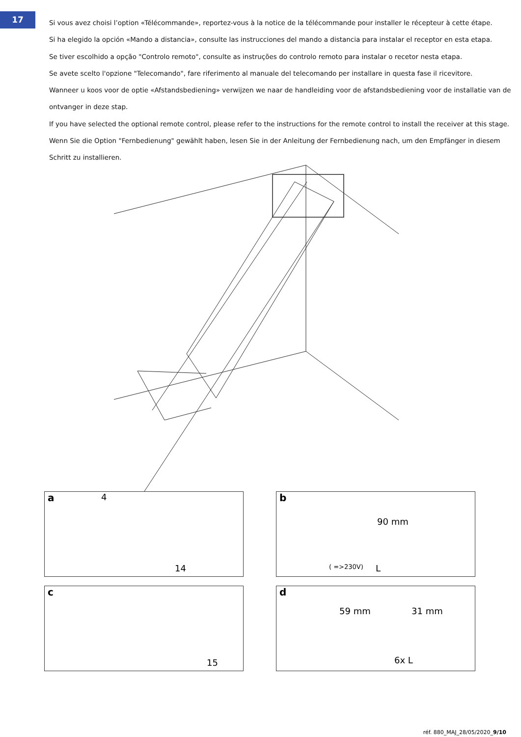17
Si vous avez choisi l’option «Télécommande», reportez-vous à la notice de la télécommande pour installer le récepteur à cette étape.
Si ha elegido la opción «Mando a distancia», consulte las instrucciones del mando a distancia para instalar el receptor en esta etapa.
Se tiver escolhido a opção "Controlo remoto", consulte as instruções do controlo remoto para instalar o recetor nesta etapa.
Se avete scelto l'opzione "Telecomando", fare riferimento al manuale del telecomando per installare in questa fase il ricevitore.
Wanneer u koos voor de optie «Afstandsbediening» verwijzen we naar de handleiding voor de afstandsbediening voor de installatie van de ontvanger in deze stap.
If you have selected the optional remote control, please refer to the instructions for the remote control to install the receiver at this stage.
Wenn Sie die Option "Fernbedienung" gewählt haben, lesen Sie in der Anleitung der Fernbedienung nach, um den Empfänger in diesem Schritt zu installieren.
a 4
14
b
90 mm
( =>230V) L
c
15
d
59 mm 31 mm
6x L
réf. 880_MAJ_28/05/2020_9/10